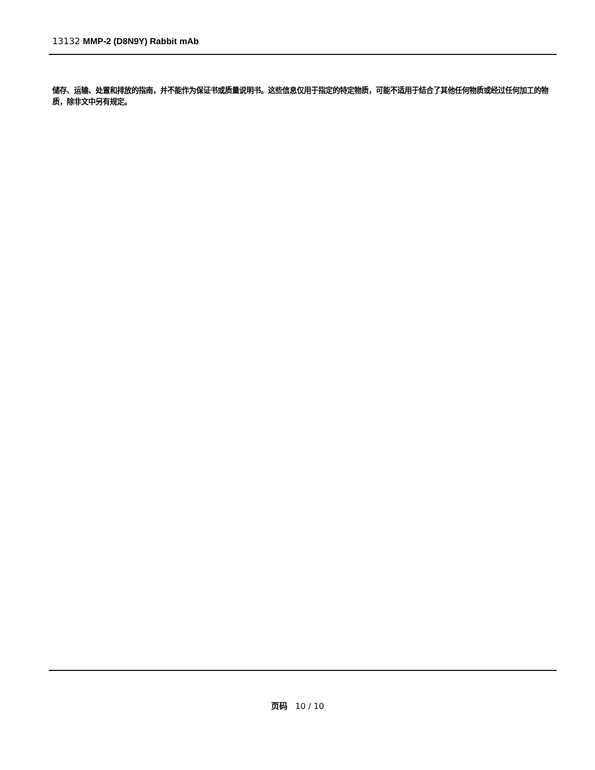13132 MMP-2 (D8N9Y) Rabbit mAb
储存、运输、处置和排放的指南，并不能作为保证书或质量说明书。这些信息仅用于指定的特定物质，可能不适用于结合了其他任何物质或经过任何加工的物质，除非文中另有规定。
页码 10 / 10